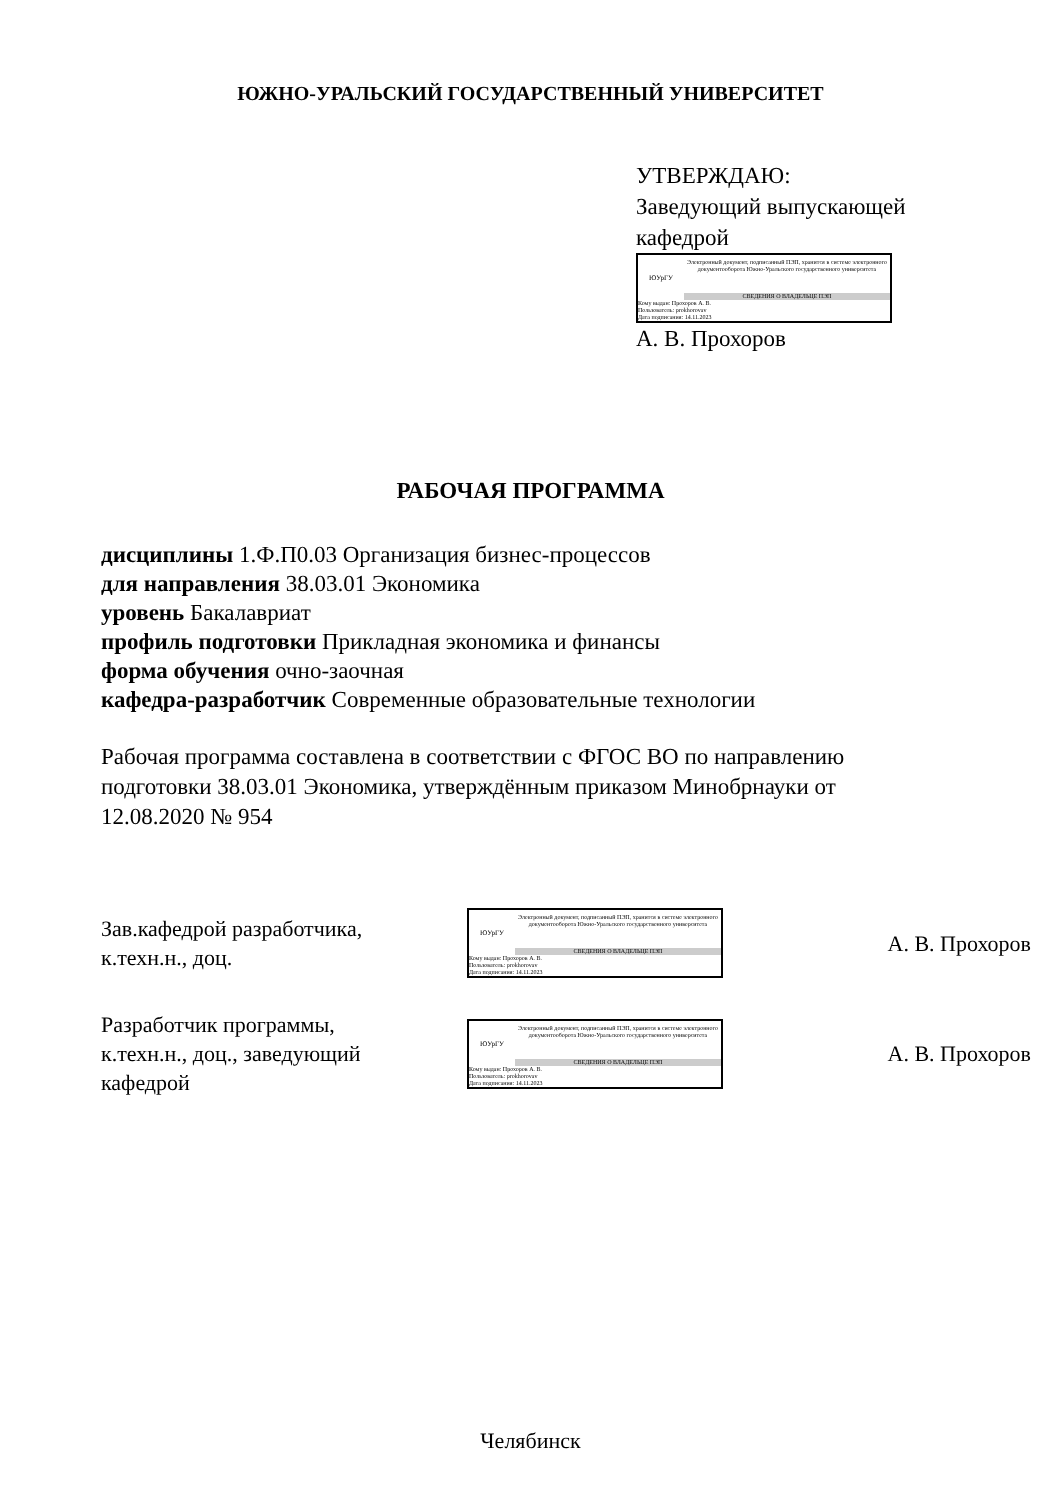ЮЖНО-УРАЛЬСКИЙ ГОСУДАРСТВЕННЫЙ УНИВЕРСИТЕТ
УТВЕРЖДАЮ:
Заведующий выпускающей
кафедрой
ЮУрГУ
Электронный документ, подписанный ПЭП, хранится в системе электронного документооборота Южно-Уральского государственного университета
СВЕДЕНИЯ О ВЛАДЕЛЬЦЕ ПЭП
Кому выдан: Прохоров А. В.
Пользователь: prokhorovav
Дата подписания: 14.11.2023
А. В. Прохоров
РАБОЧАЯ ПРОГРАММА
дисциплины 1.Ф.П0.03 Организация бизнес-процессов
для направления 38.03.01 Экономика
уровень Бакалавриат
профиль подготовки Прикладная экономика и финансы
форма обучения очно-заочная
кафедра-разработчик Современные образовательные технологии
Рабочая программа составлена в соответствии с ФГОС ВО по направлению подготовки 38.03.01 Экономика, утверждённым приказом Минобрнауки от 12.08.2020 № 954
Зав.кафедрой разработчика,
к.техн.н., доц.
ЮУрГУ
Электронный документ, подписанный ПЭП, хранится в системе электронного документооборота Южно-Уральского государственного университета
СВЕДЕНИЯ О ВЛАДЕЛЬЦЕ ПЭП
Кому выдан: Прохоров А. В.
Пользователь: prokhorovav
Дата подписания: 14.11.2023
А. В. Прохоров
Разработчик программы,
к.техн.н., доц., заведующий
кафедрой
ЮУрГУ
Электронный документ, подписанный ПЭП, хранится в системе электронного документооборота Южно-Уральского государственного университета
СВЕДЕНИЯ О ВЛАДЕЛЬЦЕ ПЭП
Кому выдан: Прохоров А. В.
Пользователь: prokhorovav
Дата подписания: 14.11.2023
А. В. Прохоров
Челябинск